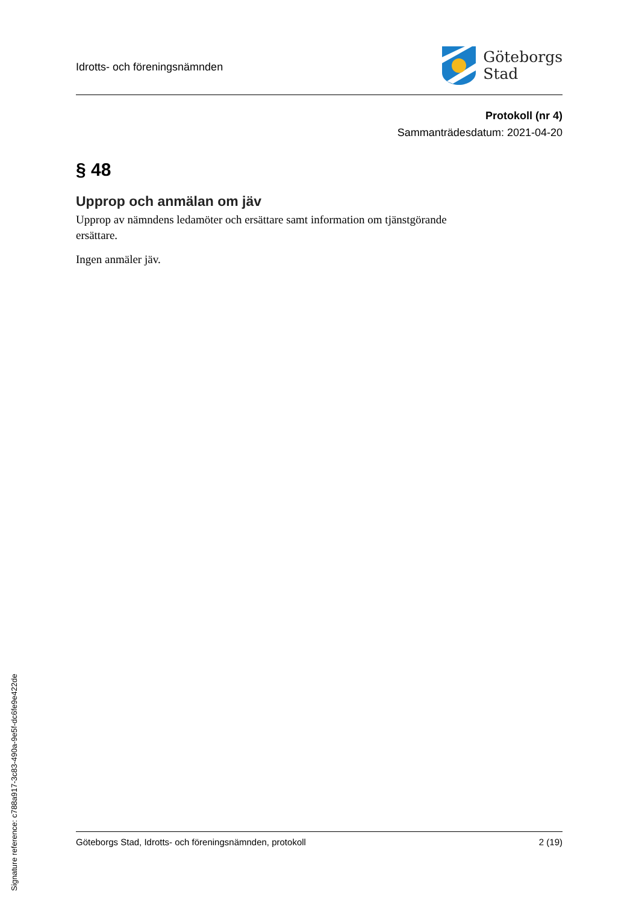Idrotts- och föreningsnämnden
Göteborgs
Stad
Protokoll (nr 4)
Sammanträdesdatum: 2021-04-20
§ 48
Upprop och anmälan om jäv
Upprop av nämndens ledamöter och ersättare samt information om tjänstgörande ersättare.
Ingen anmäler jäv.
Göteborgs Stad, Idrotts- och föreningsnämnden, protokoll 2 (19)
Signature reference: c788a917-3c83-490a-9e5f-dc6fe9e422de